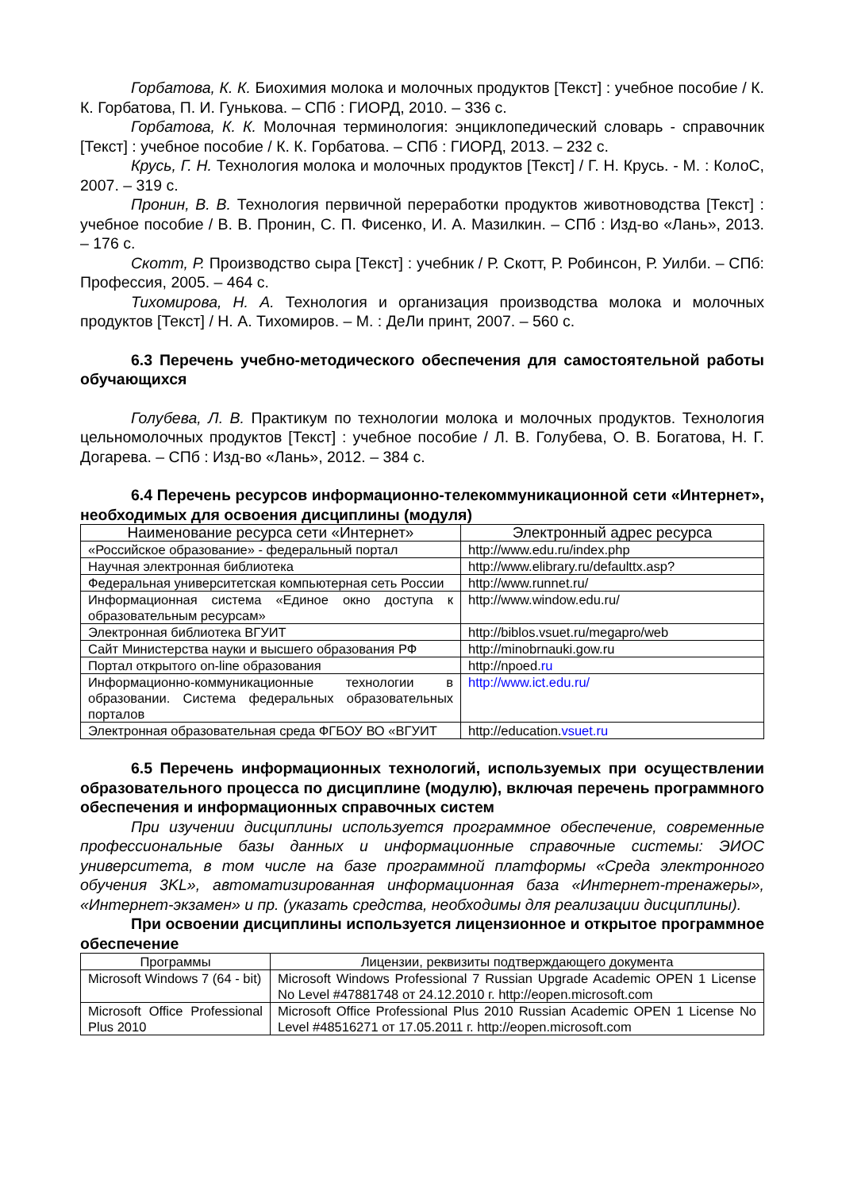Горбатова, К. К. Биохимия молока и молочных продуктов [Текст] : учебное пособие / К. К. Горбатова, П. И. Гунькова. – СПб : ГИОРД, 2010. – 336 с.
Горбатова, К. К. Молочная терминология: энциклопедический словарь - справочник [Текст] : учебное пособие / К. К. Горбатова. – СПб : ГИОРД, 2013. – 232 с.
Крусь, Г. Н. Технология молока и молочных продуктов [Текст] / Г. Н. Крусь. - М. : КолоС, 2007. – 319 с.
Пронин, В. В. Технология первичной переработки продуктов животноводства [Текст] : учебное пособие / В. В. Пронин, С. П. Фисенко, И. А. Мазилкин. – СПб : Изд-во «Лань», 2013. – 176 с.
Скотт, Р. Производство сыра [Текст] : учебник / Р. Скотт, Р. Робинсон, Р. Уилби. – СПб: Профессия, 2005. – 464 с.
Тихомирова, Н. А. Технология и организация производства молока и молочных продуктов [Текст] / Н. А. Тихомиров. – М. : ДеЛи принт, 2007. – 560 с.
6.3 Перечень учебно-методического обеспечения для самостоятельной работы обучающихся
Голубева, Л. В. Практикум по технологии молока и молочных продуктов. Технология цельномолочных продуктов [Текст] : учебное пособие / Л. В. Голубева, О. В. Богатова, Н. Г. Догарева. – СПб : Изд-во «Лань», 2012. – 384 с.
6.4 Перечень ресурсов информационно-телекоммуникационной сети «Интернет», необходимых для освоения дисциплины (модуля)
| Наименование ресурса сети «Интернет» | Электронный адрес ресурса |
| --- | --- |
| «Российское образование» - федеральный портал | http://www.edu.ru/index.php |
| Научная электронная библиотека | http://www.elibrary.ru/defaulttx.asp? |
| Федеральная университетская компьютерная сеть России | http://www.runnet.ru/ |
| Информационная система «Единое окно доступа к образовательным ресурсам» | http://www.window.edu.ru/ |
| Электронная библиотека ВГУИТ | http://biblos.vsuet.ru/megapro/web |
| Сайт Министерства науки и высшего образования РФ | http://minobrnauki.gow.ru |
| Портал открытого on-line образования | http://npoed. ru |
| Информационно-коммуникационные технологии в образовании. Система федеральных образовательных порталов | http://www.ict.edu.ru/ |
| Электронная образовательная среда ФГБОУ ВО «ВГУИТ | http://education. vsuet.ru |
6.5 Перечень информационных технологий, используемых при осуществлении образовательного процесса по дисциплине (модулю), включая перечень программного обеспечения и информационных справочных систем
При изучении дисциплины используется программное обеспечение, современные профессиональные базы данных и информационные справочные системы: ЭИОС университета, в том числе на базе программной платформы «Среда электронного обучения 3KL», автоматизированная информационная база «Интернет-тренажеры», «Интернет-экзамен» и пр. (указать средства, необходимы для реализации дисциплины).
При освоении дисциплины используется лицензионное и открытое программное обеспечение
| Программы | Лицензии, реквизиты подтверждающего документа |
| --- | --- |
| Microsoft Windows 7 (64 - bit) | Microsoft Windows Professional 7 Russian Upgrade Academic OPEN 1 License No Level #47881748 от 24.12.2010 г. http://eopen.microsoft.com |
| Microsoft Office Professional Plus 2010 | Microsoft Office Professional Plus 2010 Russian Academic OPEN 1 License No Level #48516271 от 17.05.2011 г. http://eopen.microsoft.com |